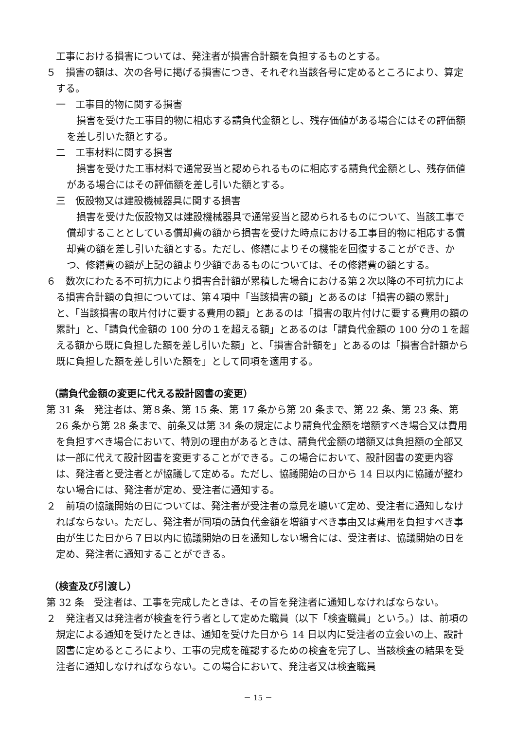工事における損害については、発注者が損害合計額を負担するものとする。
５　損害の額は、次の各号に掲げる損害につき、それぞれ当該各号に定めるところにより、算定する。
一　工事目的物に関する損害
損害を受けた工事目的物に相応する請負代金額とし、残存価値がある場合にはその評価額を差し引いた額とする。
二　工事材料に関する損害
損害を受けた工事材料で通常妥当と認められるものに相応する請負代金額とし、残存価値がある場合にはその評価額を差し引いた額とする。
三　仮設物又は建設機械器具に関する損害
損害を受けた仮設物又は建設機械器具で通常妥当と認められるものについて、当該工事で償却することとしている償却費の額から損害を受けた時点における工事目的物に相応する償却費の額を差し引いた額とする。ただし、修繕によりその機能を回復することができ、かつ、修繕費の額が上記の額より少額であるものについては、その修繕費の額とする。
６　数次にわたる不可抗力により損害合計額が累積した場合における第２次以降の不可抗力による損害合計額の負担については、第４項中「当該損害の額」とあるのは「損害の額の累計」と、「当該損害の取片付けに要する費用の額」とあるのは「損害の取片付けに要する費用の額の累計」と、「請負代金額の 100 分の１を超える額」とあるのは「請負代金額の 100 分の１を超える額から既に負担した額を差し引いた額」と、「損害合計額を」とあるのは「損害合計額から既に負担した額を差し引いた額を」として同項を適用する。
（請負代金額の変更に代える設計図書の変更）
第 31 条　発注者は、第８条、第 15 条、第 17 条から第 20 条まで、第 22 条、第 23 条、第 26 条から第 28 条まで、前条又は第 34 条の規定により請負代金額を増額すべき場合又は費用を負担すべき場合において、特別の理由があるときは、請負代金額の増額又は負担額の全部又は一部に代えて設計図書を変更することができる。この場合において、設計図書の変更内容は、発注者と受注者とが協議して定める。ただし、協議開始の日から 14 日以内に協議が整わない場合には、発注者が定め、受注者に通知する。
２　前項の協議開始の日については、発注者が受注者の意見を聴いて定め、受注者に通知しなければならない。ただし、発注者が同項の請負代金額を増額すべき事由又は費用を負担すべき事由が生じた日から７日以内に協議開始の日を通知しない場合には、受注者は、協議開始の日を定め、発注者に通知することができる。
（検査及び引渡し）
第 32 条　受注者は、工事を完成したときは、その旨を発注者に通知しなければならない。
２　発注者又は発注者が検査を行う者として定めた職員（以下「検査職員」という。）は、前項の規定による通知を受けたときは、通知を受けた日から 14 日以内に受注者の立会いの上、設計図書に定めるところにより、工事の完成を確認するための検査を完了し、当該検査の結果を受注者に通知しなければならない。この場合において、発注者又は検査職員
－ 15 －